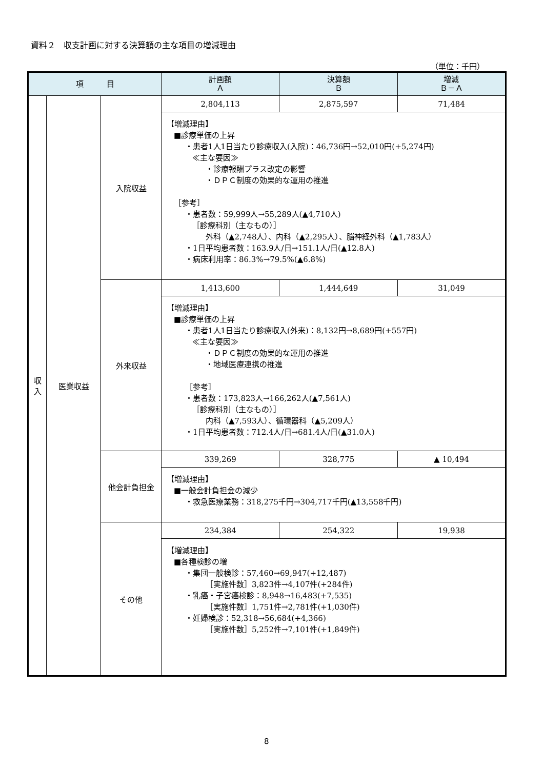資料２　収支計画に対する決算額の主な項目の増減理由
（単位：千円）
| 項 目 | | | 計画額 Ａ | 決算額 Ｂ | 増減 Ｂ－Ａ |
| --- | --- | --- | --- | --- | --- |
| 収 入 | 医業収益 | 入院収益 | 2,804,113 | 2,875,597 | 71,484 |
| | | | 【増減理由】 ■診療単価の上昇 ・患者1人1日当たり診療収入(入院)：46,736円→52,010円(+5,274円) ≪主な要因≫ ・診療報酬プラス改定の影響 ・ＤＰＣ制度の効果的な運用の推進 ［参考］ ・患者数：59,999人→55,289人(▲4,710人) ［診療科別（主なもの）］ 外科（▲2,748人）、内科（▲2,295人）、脳神経外科（▲1,783人） ・1日平均患者数：163.9人/日→151.1人/日(▲12.8人) ・病床利用率：86.3%→79.5%(▲6.8%) | | |
| | | 外来収益 | 1,413,600 | 1,444,649 | 31,049 |
| | | | 【増減理由】 ■診療単価の上昇 ・患者1人1日当たり診療収入(外来)：8,132円→8,689円(+557円) ≪主な要因≫ ・ＤＰＣ制度の効果的な運用の推進 ・地域医療連携の推進 ［参考］ ・患者数：173,823人→166,262人(▲7,561人) ［診療科別（主なもの）］ 内科（▲7,593人）、循環器科（▲5,209人） ・1日平均患者数：712.4人/日→681.4人/日(▲31.0人) | | |
| | | 他会計負担金 | 339,269 | 328,775 | ▲ 10,494 |
| | | | 【増減理由】 ■一般会計負担金の減少 ・救急医療業務：318,275千円→304,717千円(▲13,558千円) | | |
| | | その他 | 234,384 | 254,322 | 19,938 |
| | | | 【増減理由】 ■各種検診の増 ・集団一般検診：57,460→69,947(+12,487) ［実施件数］3,823件→4,107件(+284件) ・乳癌・子宮癌検診：8,948→16,483(+7,535) ［実施件数］1,751件→2,781件(+1,030件) ・妊婦検診：52,318→56,684(+4,366) ［実施件数］5,252件→7,101件(+1,849件) | | |
8